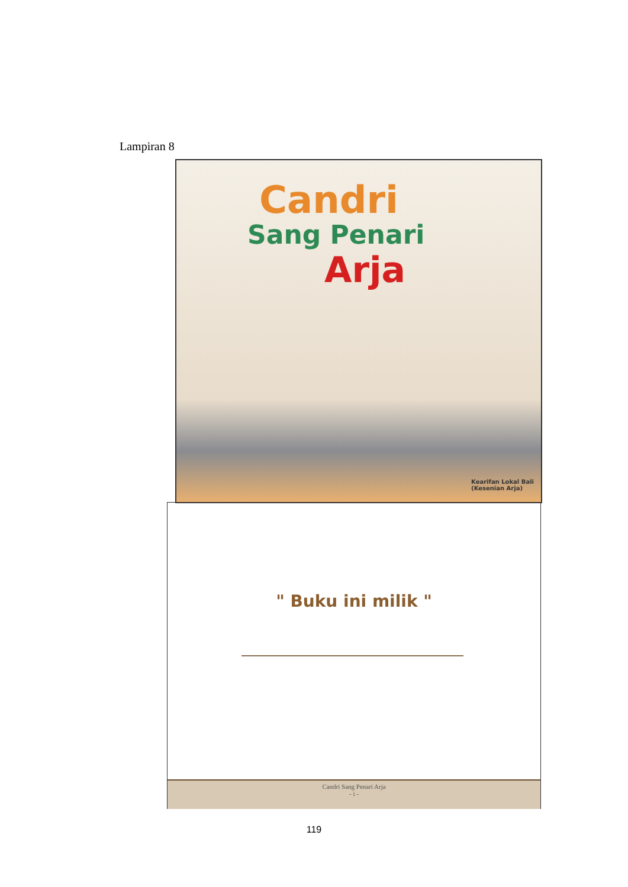Lampiran 8
Candri
Sang Penari
Arja
Kearifan Lokal Bali
(Kesenian Arja)
" Buku ini milik "
Candri Sang Penari Arja
- i -
119